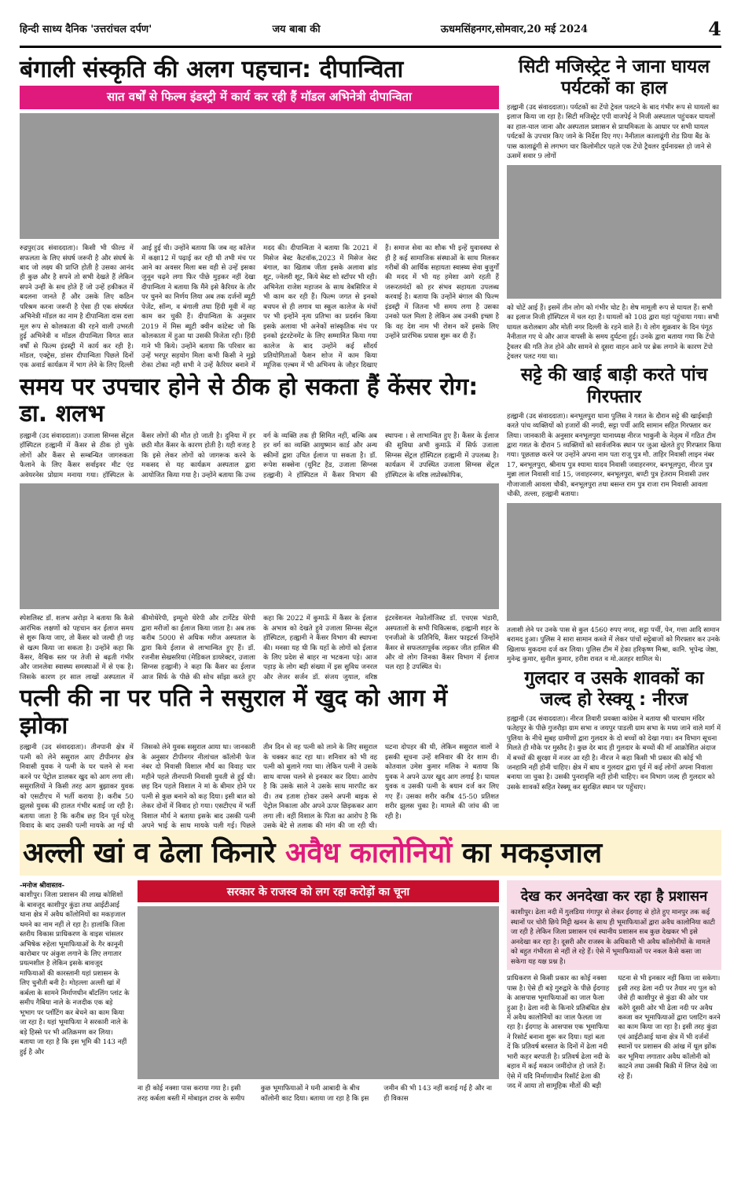हिन्दी साध्य दैनिक 'उत्तरांचल दर्पण' जय बाबा की ऊधमसिंहनगर,सोमवार,20 मई 2024 4
बंगाली संस्कृति की अलग पहचान: दीपान्विता
सात वर्षों से फिल्म इंडस्ट्री में कार्य कर रही हैं मॉडल अभिनेत्री दीपान्विता
रुद्रपुर(उद संवाददाता)। किसी भी फील्ड में सफलता के लिए संघर्ष जरूरी है और संघर्ष के बाद जो लक्ष्य की प्राप्ति होती है उसका आनंद ही कुछ और है सपने तो सभी देखते हैं लेकिन सपने उन्हीं के सच होते हैं जो उन्हें हकीकत में बदलना जानते हैं और उसके लिए कठिन परिश्रम करना जरूरी है ऐसा ही एक संघर्षरत अभिनेत्री मॉडल का नाम है दीपान्विता दास दत्ता मूल रूप से कोलकाता की रहने वाली उभरती हुई अभिनेत्री व मॉडल दीपान्विता विगत सात वर्षों से फिल्म इंडस्ट्री में कार्य कर रही है। मॉडल, एक्ट्रेस, डांसर दीपान्विता पिछले दिनों एक अवार्ड कार्यक्रम में भाग लेने के लिए दिल्ली आई हुई थी। उन्होंने बताया कि जब वह कॉलेज में कक्षा12 में पढ़ाई कर रही थी तभी मंच पर आने का अवसर मिला बस वही से उन्हें इसका जुनून चढ़ने लगा फिर पीछे मुड़कर नहीं देखा दीपान्विता ने बताया कि मैंने इसे कैरियर के तौर पर चुनने का निर्णय लिया अब तक दर्जनों ब्यूटी पेजेंट, सॉन्ग, व बंगाली तथा हिंदी मूवी में वह काम कर चुकी हैं। दीपान्विता के अनुसार 2019 में मिस ब्यूटी क्वीन कांटेस्ट जो कि कोलकाता में हुआ था उसकी विजेता रही। हिंदी गाने भी किये। उन्होंने बताया कि परिवार का उन्हें भरपूर सहयोग मिला कभी किसी ने मुझे रोका टोका नही सभी ने उन्हें कैरियर बनाने में मदद की। दीपान्विता ने बताया कि 2021 में मिसेज बेस्ट कैटवॉक,2023 में मिसेज वेस्ट बंगाल, का खिताब जीता इसके अलावा ब्रांड शूट, ज्वेलरी शूट, किये बेस्ट शो स्टॉपर भी रही। अभिनेता राजेश महाजन के साथ वेबसिरिज मे भी काम कर रही हैं। फिल्म जगत से इनको बचपन से ही लगाव था स्कूल कालेज के मंचों पर भी इन्होंने नृत्य प्रतिभा का प्रदर्शन किया इसके अलावा भी अनेकों सांस्कृतिक मंच पर इनको इंटरटेनमेंट के लिए सम्मानित किया गया कालेज के बाद उन्होंने कई सौंदर्य प्रतियोगिताओं फैशन शोज में काम किया म्यूजिक एल्बम में भी अभिनय के जौहर दिखाए हैं। समाज सेवा का शौक भी इन्हें युवावस्था से ही है कई सामाजिक संस्थाओं के साथ मिलकर गरीबों की आर्थिक सहायता स्वास्थ्य सेवा बुजुर्गों की मदद में भी यह हमेशा आगे रहती हैं जरूरतमंदों को हर संभव सहायता उपलब्ध करवाई है। बताया कि उन्होंने बंगाल की फिल्म इंडस्ट्री में जितना भी समय लगा है उसका उनको फल मिला है लेकिन अब उनकी इच्छा है कि वह देश नाम भी रोशन करें इसके लिए उन्होंने प्रारंभिक प्रयास शुरू कर दी हैं।
समय पर उपचार होने से ठीक हो सकता हैं केंसर रोग: डा. शलभ
हल्द्वानी (उद संवाददाता)। उजाला सिग्नस सेंट्रल हॉस्पिटल हल्द्वानी में कैंसर से ठीक हो चुके लोगों और कैंसर से सम्बन्धित जागरुकता फैलाने के लिए कैंसर सर्वाइवर मीट एंड अवेयरनेस प्रोग्राम मनाया गया। हॉस्पिटल के कैंसर लोगों की मौत हो जाती है। दुनिया में हर छठी मौत कैंसर के कारण होती है। यही वजह है कि इसे लेकर लोगों को जागरूक करने के मकसद से यह कार्यक्रम अस्पताल द्वारा आयोजित किया गया है। उन्होंने बताया कि उच्च वर्ग के व्यक्ति तक ही सिमित नहीं, बल्कि अब हर वर्ग का व्यक्ति आयुष्मान कार्ड और अन्य स्कीमों द्वारा उचित ईलाज पा सकता है। डॉ. रूपेश सक्सेना (यूनिट हैड, उजाला सिग्नस हल्द्वानी) ने हॉस्पिटल में कैंसर विभाग की स्थापना । से लाभान्वित हुए हैं। कैंसर के ईलाज की सुविधा अभी कुमाऊँ में सिर्फ उजाला सिग्नस सेंट्रल हॉस्पिटल हल्द्वानी में उपलब्ध है। कार्यक्रम में उपस्थित उजाला सिग्नस सेंट्रल हॉस्पिटल के वरिष्ठ लप्रोस्कोपिक,
स्पेशलिस्ट डॉ. शलभ अरोड़ा ने बताया कि कैसे आरंभिक लक्षणों को पहचान कर ईलाज समय से शुरू किया जाए, तो कैंसर को जल्दी ही जड़ से खत्म किया जा सकता है। उन्होंने कहा कि कैंसर, वैश्विक स्तर पर तेजी से बढ़ती गंभीर और जानलेवा स्वास्थ्य समस्याओं में से एक है। जिसके कारण हर साल लाखों अस्पताल में कीमोथेरेपी, इम्यूनो थेरेपी और टार्गेटेड थेरेपी द्वारा मरीजों का ईलाज किया जाता है। अब तक करीब 5000 से अधिक मरीज अस्पताल के द्वारा किये ईलाज से लाभान्वित हुए हैं। डॉ. रजनीश सेखसरिया (मेडिकल डायरेक्टर, उजाला सिग्नस हल्द्वानी) ने कहा कि कैंसर का ईलाज आज सिर्फ के पीछे की सोच साँझा करते हुए कहा कि 2022 में कुमाऊँ में कैंसर के ईलाज के अभाव को देखते हुवे उजाला सिग्नस सेंट्रल हॉस्पिटल, हल्द्वानी ने कैंसर विभाग की स्थापना की। मनसा यह थी कि यहाँ के लोगों को ईलाज के लिए प्रदेश से बाहर ना भटकना पड़े। आज पहाड़ के लोग बड़ी संख्या में इस सुविध जनरल और लेजर सर्जन डॉ. संजय जुयाल, वरिष्ठ इंटरवेंशनल नेफ्रोलॉजिस्ट डॉ. एचएस भंडारी, अस्पतालों के सभी चिकित्सक, हल्द्वानी शहर के एनजीओ के प्रतिनिधि, कैंसर फाइटर्स जिन्होंने कैंसर से सफलतापूर्वक लड़कर जीत हासिल की और वो लोग जिनका कैंसर विभाग में ईलाज चल रहा है उपस्थित थे।
पत्नी की ना पर पति ने ससुराल में खुद को आग में झोका
हल्द्वानी (उद संवाददाता)। तीनपानी क्षेत्र में पत्नी को लेने ससुराल आए टीपीनगर क्षेत्र निवासी युवक ने पत्नी के घर चलने से मना करने पर पेट्रोल डालकर खुद को आग लगा ली। ससुरालियों ने किसी तरह आग बुझाकर युवक को एसटीएच में भर्ती कराया है। करीब 50 झुलसे युवक की हालत गंभीर बताई जा रही है। बताया जाता है कि करीब छह दिन पूर्व घरेलू विवाद के बाद उसकी पत्नी मायके आ गई थी जिसको लेने युवक ससुराल आया था। जानकारी के अनुसार टीपीनगर नीलांचल कॉलोनी फेज नंबर दो निवासी विशाल मौर्य का विवाह चार महीने पहले तीनपानी निवासी युवती से हुई थी। छह दिन पहले विशाल ने मां के बीमार होने पर पत्नी से कुछ बनाने को कह दिया। इसी बात को लेकर दोनों में विवाद हो गया। एसटीएच में भर्ती विशाल मौर्य ने बताया इसके बाद उसकी पत्नी अपने भाई के साथ मायके चली गई। पिछले तीन दिन से वह पत्नी को लाने के लिए ससुराल के चक्कर काट रहा था। शनिवार को भी वह पत्नी को बुलाने गया था। लेकिन पत्नी ने उसके साथ वापस चलने से इनकार कर दिया। आरोप है कि उसके साले ने उसके साथ मारपीट कर दी। तब हताश होकर उसने अपनी बाइक से पेट्रोल निकाला और अपने ऊपर छिड़ककर आग लगा ली। वहीं विशाल के पिता का आरोप है कि उसके बेटे से तलाक की मांग की जा रही थी। घटना दोपहर की थी, लेकिन ससुराल वालों ने इसकी सूचना उन्हें शनिवार की देर शाम दी। कोतवाल उमेश कुमार मलिक ने बताया कि युवक ने अपने ऊपर खुद आग लगाई है। घायल युवक व उसकी पत्नी के बयान दर्ज कर लिए गए हैं। उसका शरीर करीब 45-50 प्रतिशत शरीर झुलस चुका है। मामले की जांच की जा रही है।
सिटी मजिस्ट्रेट ने जाना घायल पर्यटकों का हाल
हल्द्वानी (उद संवाददाता)। पर्यटकों का टेंपो ट्रेवल पलटने के बाद गंभीर रूप से घायलों का इलाज किया जा रहा है। सिटी मजिस्ट्रेट एपी वाजपेई ने निजी अस्पताल पहुंचकर घायलों का हाल-चाल जाना और अस्पताल प्रशासन से प्राथमिकता के आधार पर सभी घायल पर्यटकों के उपचार किए जाने के निर्देश दिए गए। नैनीताल कालाढूंगी रोड प्रिया बैंड के पास कालाढूंगी से लगभग चार किलोमीटर पहले एक टेंपो ट्रैवलर दुर्घनाग्रस्त हो जाने से ऊसमें सवार 9 लोगों
को चोटें आई हैं। इसमें तीन लोग को गंभीर चोट है। शेष मामूली रूप से घायल हैं। सभी का इलाज निजी हॉस्पिटल में चल रहा है। घायलों को 108 द्वारा यहां पहुंचाया गया। सभी घायल करोलबाग और मोती नगर दिल्ली के रहने वाले हैं। ये लोग शुक्रवार के दिन पंगूठ नैनीताल गए थे और आज वापसी के समय दुर्घटना हुई। उनके द्वारा बताया गया कि टेंपो ट्रैवलर की गति तेज होने और सामने से दूसरा वाहन आने पर ब्रेक लगाने के कारण टेंपो ट्रेवलर पलट गया था।
सट्टे की खाई बाड़ी करते पांच गिरफ्तार
हल्द्वानी (उद संवाददाता)। बनभूलपुरा थाना पुलिस ने गशत के दौरान सट्टे की खाईबाड़ी करते पांच व्यक्तियों को हजारों की नगदी, सट्टा पर्ची आदि सामान सहित गिरफ्तार कर लिया। जानकारी के अनुसार बनभूलपुरा थानाध्यक्ष नीरज भाकुनी के नेतृत्व में गठित टीम द्वारा गशत के दौरान 5 व्यक्तियों को सार्वजनिक स्थान पर जुआ खेलते हुए गिरफ्तार किया गया। पूछताछ करने पर उन्होंने अपना नाम पता राजू पुत्र मौ. ताहिर निवासी लाइन नंबर 17, बनभूलपुरा, श्रीनाथ पुत्र श्यामा यादव निवासी जवाहरनगर, बनभूलपुरा, नीरज पुत्र मुन्ना लाल निवासी वार्ड 15, जवाहरनगर, बनभूलपुरा, बण्टी पुत्र हेतराम निवासी उत्तर गौजाजाली आवला चौकी, बनभूलपुरा तथा बसन्त राम पुत्र राजा राम निवासी आवला चौकी, तल्ला, हल्द्वानी बताया।
तलाशी लेने पर उनके पास से कुल 4560 रुपए नगद, सट्टा पर्ची, पेन, गत्ता आदि सामान बरामद हुआ। पुलिस ने सारा सामान कब्जे में लेकर पांचों सट्टेबाजों को गिरफ्तार कर उनके खिलाफ मुकदमा दर्ज कर लिया। पुलिस टीम में हेका हरिकृष्ण मिश्रा, कानि. भूपेन्द्र जेष्ठा, मुनेन्द्र कुमार, सुनील कुमार, हरीश रावत व मो.अतहर शामिल थे।
गुलदार व उसके शावकों का जल्द हो रेस्क्यू : नीरज
हल्द्वानी (उद संवाददाता)। नीरज तिवारी प्रवक्ता कांग्रेस ने बताया श्री चारधाम मंदिर फतेहपुर के पीछे गुजरौड़ा ग्राम सभा व जयपुर पाडली ग्राम सभा के मध्य जाने वाले मार्ग में पुलिया के नीचे सुबह ग्रामीणों द्वारा गुलदार के दो बच्चों को देखा गया। वन विभाग सूचना मिलते ही मौके पर मुस्तैद है। कुछ देर बाद ही गुलदार के बच्चों की माँ आक्रोशित अंदाज में बच्चों की सुरक्षा में नजर आ रही है। नीरज ने कहा किसी भी प्रकार की कोई भी जनहानि नहीं होनी चाहिए। क्षेत्र में बाघ व गुलदार द्वारा पूर्व में कई लोगों अपना निवाला बनाया जा चुका है। उसकी पुनरावृत्ति नहीं होनी चाहिए। वन विभाग जल्द ही गुलदार को उसके शावकों सहित रेस्क्यू कर सुरक्षित स्थान पर पहुँचाए।
अल्ली खां व ढेला किनारे अवैध कालोनियों का मकड़जाल
-मनोज श्रीवास्तव-
काशीपुर। जिला प्रशासन की लाख कोशिशों के बावजूद काशीपुर कुंडा तथा आईटीआई थाना क्षेत्र में अवैध कॉलोनियों का मकड़जाल थमने का नाम नहीं ले रहा है। हालांकि जिला स्तरीय विकास प्राधिकरण के वाइस चांसलर अभिषेक रुहेला भूमाफियाओं के गैर कानूनी कारोबार पर अंकुश लगाने के लिए लगातार प्रयत्नशील है लेकिन इसके बावजूद माफियाओं की कारस्तानी यहां प्रशासन के लिए चुनौती बनी है। मोहल्ला अल्ली खां में कर्बला के सामने निर्माणधीन बॉटलिंग प्लांट के समीप गैबिया नाले के नजदीक एक बड़े भूभाग पर प्लॉटिंग कर बेचने का काम किया जा रहा है। यहां भूमाफिया ने सरकारी नाले के बड़े हिस्से पर भी अतिक्रमण कर लिया। बताया जा रहा है कि इस भूमि की 143 नहीं हुई है और
सरकार के राजस्व को लग रहा करोड़ों का चूना
ना ही कोई नक्शा पास कराया गया है। इसी तरह कर्बला बस्ती में मोबाइल टावर के समीप कुछ भूमाफियाओं ने घनी आबादी के बीच कॉलोनी काट दिया। बताया जा रहा है कि इस जमीन की भी 143 नहीं कराई गई है और ना ही विकास
देख कर अनदेखा कर रहा है प्रशासन
काशीपुर। ढेला नदी में गुलडिया गंगापुर से लेकर ईदगाह से होते हुए मानपुर तक कई स्थानों पर चोरी छिपे मिट्टी खनन के साथ ही भूमाफियाओं द्वारा अवैध कालोनिया काटी जा रही है लेकिन जिला प्रशासन एवं स्थानीय प्रशासन सब कुछ देखकर भी इसे अनदेखा कर रहा है। दूसरी और राजस्व के अधिकारी भी अवैध कॉलोनीयों के मामले को बहुत गंभीरता से नहीं ले रहे हैं। ऐसे में भूमाफियाओं पर नकल कैसे कसा जा सकेगा यह यक्ष प्रश्न है।
प्राधिकरण से किसी प्रकार का कोई नक्शा पास है। ऐसे ही बड़े गुरुद्वारे के पीछे ईदगाह के आसपास भूमाफियाओं का जाल फैला हुआ है। ढेला नदी के किनारे प्रतिबंधित क्षेत्र में अवैध कालोनियों का जाल फैलता जा रहा है। ईदगाह के आसपास एक भूमाफिया ने रिसोर्ट बनाना शुरू कर दिया। यहां बता दें कि प्रतिवर्ष बरसात के दिनों में ढेला नदी भारी कहर बरपाती है। प्रतिवर्ष ढेला नदी के बहाव में कई मकान जमींदोज हो जाते हैं। ऐसे में यदि निर्माणाधीन रिसॉर्ट ढेला की जद में आया तो सामूहिक मौतों की बड़ी घटना से भी इनकार नहीं किया जा सकेगा। इसी तरह ढेला नदी पर तैयार नए पुल को जैसे ही काशीपुर से कुंडा की ओर पार करेंगे दूसरी ओर भी ढेला नदी पर अवैध कब्जा कर भूमाफियाओं द्वारा प्लाटिंग करने का काम किया जा रहा है। इसी तरह कुंडा एवं आईटीआई थाना क्षेत्र में भी दर्जनों स्थानों पर प्रशासन की आंख में धूल झोंक कर भूमिया लगातार अवैध कॉलोनी को काटने तथा उसकी बिक्री में लिप्त देखे जा रहे हैं।